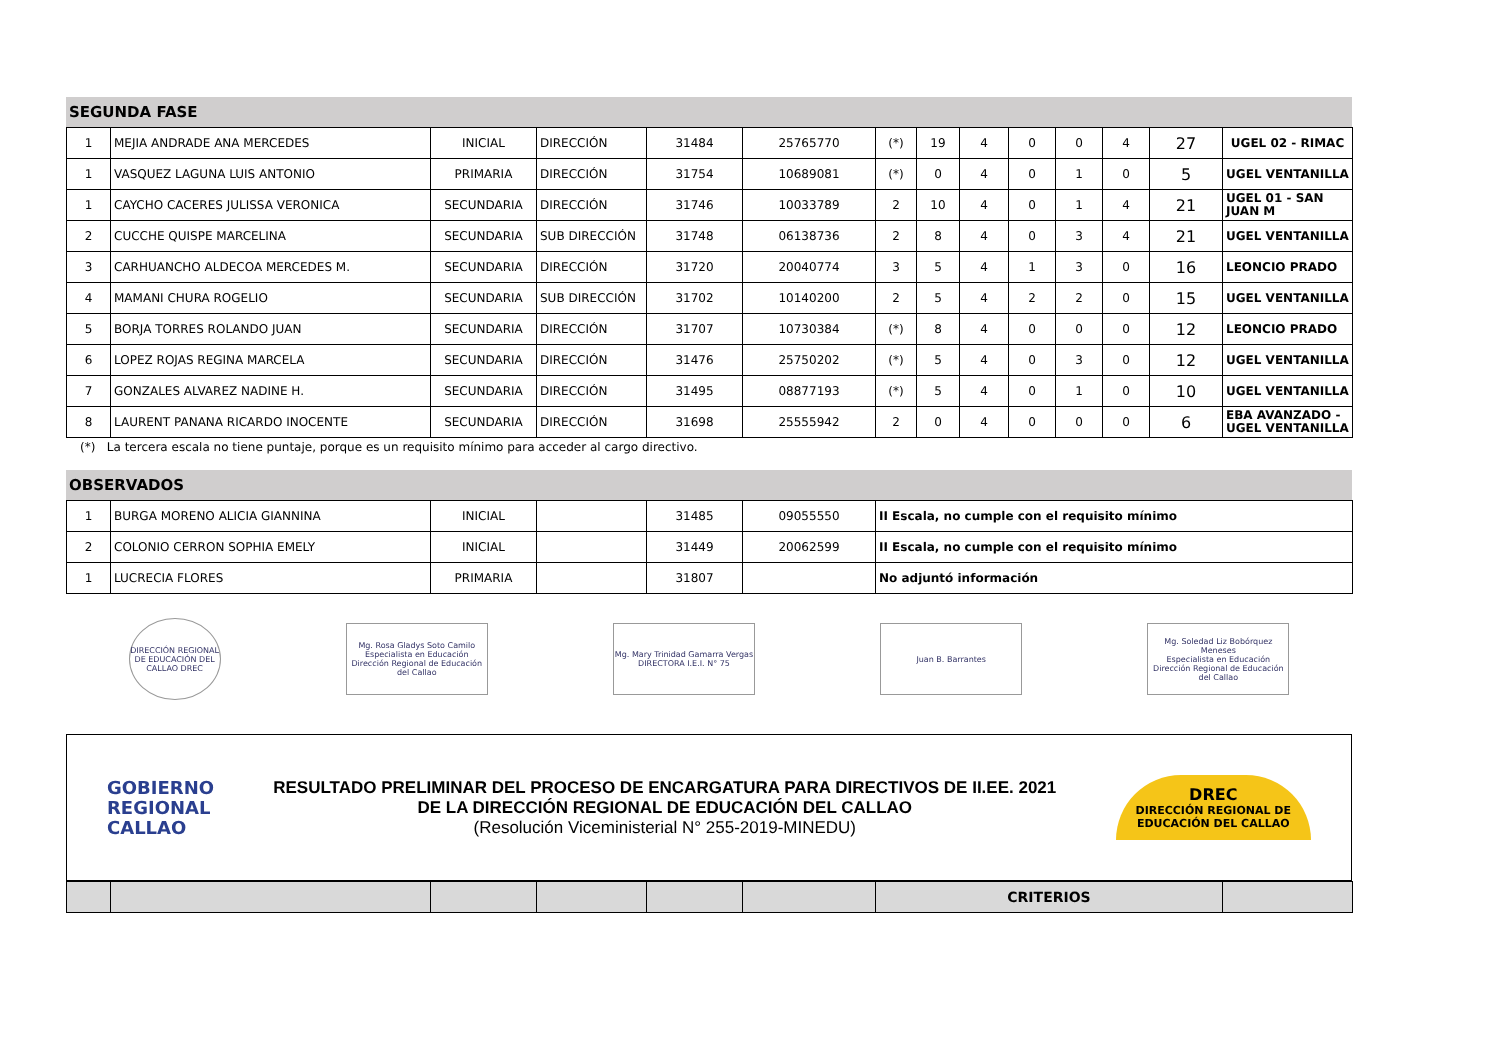SEGUNDA FASE
| 1 | MEJIA ANDRADE ANA MERCEDES | INICIAL | DIRECCIÓN | 31484 | 25765770 | (*) | 19 | 4 | 0 | 0 | 4 | 27 | UGEL 02 - RIMAC |
| 1 | VASQUEZ LAGUNA LUIS ANTONIO | PRIMARIA | DIRECCIÓN | 31754 | 10689081 | (*) | 0 | 4 | 0 | 1 | 0 | 5 | UGEL VENTANILLA |
| 1 | CAYCHO CACERES JULISSA VERONICA | SECUNDARIA | DIRECCIÓN | 31746 | 10033789 | 2 | 10 | 4 | 0 | 1 | 4 | 21 | UGEL 01 - SAN JUAN M |
| 2 | CUCCHE QUISPE MARCELINA | SECUNDARIA | SUB DIRECCIÓN | 31748 | 06138736 | 2 | 8 | 4 | 0 | 3 | 4 | 21 | UGEL VENTANILLA |
| 3 | CARHUANCHO ALDECOA MERCEDES M. | SECUNDARIA | DIRECCIÓN | 31720 | 20040774 | 3 | 5 | 4 | 1 | 3 | 0 | 16 | LEONCIO PRADO |
| 4 | MAMANI CHURA ROGELIO | SECUNDARIA | SUB DIRECCIÓN | 31702 | 10140200 | 2 | 5 | 4 | 2 | 2 | 0 | 15 | UGEL VENTANILLA |
| 5 | BORJA TORRES ROLANDO JUAN | SECUNDARIA | DIRECCIÓN | 31707 | 10730384 | (*) | 8 | 4 | 0 | 0 | 0 | 12 | LEONCIO PRADO |
| 6 | LOPEZ ROJAS REGINA MARCELA | SECUNDARIA | DIRECCIÓN | 31476 | 25750202 | (*) | 5 | 4 | 0 | 3 | 0 | 12 | UGEL VENTANILLA |
| 7 | GONZALES ALVAREZ NADINE H. | SECUNDARIA | DIRECCIÓN | 31495 | 08877193 | (*) | 5 | 4 | 0 | 1 | 0 | 10 | UGEL VENTANILLA |
| 8 | LAURENT PANANA RICARDO INOCENTE | SECUNDARIA | DIRECCIÓN | 31698 | 25555942 | 2 | 0 | 4 | 0 | 0 | 0 | 6 | EBA AVANZADO - UGEL VENTANILLA |
(*) La tercera escala no tiene puntaje, porque es un requisito mínimo para acceder al cargo directivo.
OBSERVADOS
| 1 | BURGA MORENO ALICIA GIANNINA | INICIAL | | 31485 | 09055550 | II Escala, no cumple con el requisito mínimo |
| 2 | COLONIO CERRON SOPHIA EMELY | INICIAL | | 31449 | 20062599 | II Escala, no cumple con el requisito mínimo |
| 1 | LUCRECIA FLORES | PRIMARIA | | 31807 | | No adjuntó información |
DIRECCIÓN REGIONAL DE EDUCACIÓN DEL CALLAO DREC
Mg. Rosa Gladys Soto Camilo
Especialista en Educación
Dirección Regional de Educación del Callao
Mg. Mary Trinidad Gamarra Vergas
DIRECTORA I.E.I. N° 75
Juan B. Barrantes
Mg. Soledad Liz Bobórquez Meneses
Especialista en Educación
Dirección Regional de Educación del Callao
GOBIERNO
REGIONAL
CALLAO
RESULTADO PRELIMINAR DEL PROCESO DE ENCARGATURA PARA DIRECTIVOS DE II.EE. 2021
DE LA DIRECCIÓN REGIONAL DE EDUCACIÓN DEL CALLAO
(Resolución Viceministerial N° 255-2019-MINEDU)
DREC
DIRECCIÓN REGIONAL DE
EDUCACIÓN DEL CALLAO
| | | | | | | CRITERIOS | |